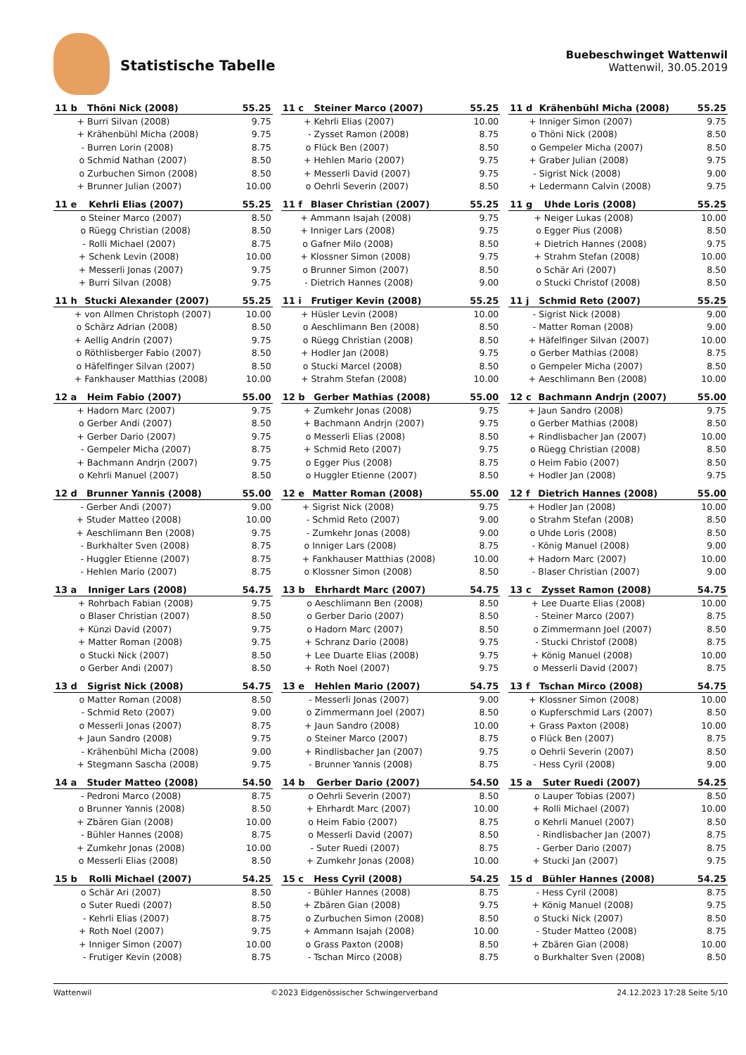Statistische Tabelle
Buebeschwinget Wattenwil
Wattenwil, 30.05.2019
| 11 b | Thöni Nick (2008) | 55.25 |
| --- | --- | --- |
| + | Burri Silvan (2008) | 9.75 |
| + | Krähenbühl Micha (2008) | 9.75 |
| - | Burren Lorin (2008) | 8.75 |
| o | Schmid Nathan (2007) | 8.50 |
| o | Zurbuchen Simon (2008) | 8.50 |
| + | Brunner Julian (2007) | 10.00 |
| 11 c | Steiner Marco (2007) | 55.25 |
| --- | --- | --- |
| + | Kehrli Elias (2007) | 10.00 |
| - | Zysset Ramon (2008) | 8.75 |
| o | Flück Ben (2007) | 8.50 |
| + | Hehlen Mario (2007) | 9.75 |
| + | Messerli David (2007) | 9.75 |
| o | Oehrli Severin (2007) | 8.50 |
| 11 d | Krähenbühl Micha (2008) | 55.25 |
| --- | --- | --- |
| + | Inniger Simon (2007) | 9.75 |
| o | Thöni Nick (2008) | 8.50 |
| o | Gempeler Micha (2007) | 8.50 |
| + | Graber Julian (2008) | 9.75 |
| - | Sigrist Nick (2008) | 9.00 |
| + | Ledermann Calvin (2008) | 9.75 |
| 11 e | Kehrli Elias (2007) | 55.25 |
| --- | --- | --- |
| o | Steiner Marco (2007) | 8.50 |
| o | Rüegg Christian (2008) | 8.50 |
| - | Rolli Michael (2007) | 8.75 |
| + | Schenk Levin (2008) | 10.00 |
| + | Messerli Jonas (2007) | 9.75 |
| + | Burri Silvan (2008) | 9.75 |
| 11 f | Blaser Christian (2007) | 55.25 |
| --- | --- | --- |
| + | Ammann Isajah (2008) | 9.75 |
| + | Inniger Lars (2008) | 9.75 |
| o | Gafner Milo (2008) | 8.50 |
| + | Klossner Simon (2008) | 9.75 |
| o | Brunner Simon (2007) | 8.50 |
| - | Dietrich Hannes (2008) | 9.00 |
| 11 g | Uhde Loris (2008) | 55.25 |
| --- | --- | --- |
| + | Neiger Lukas (2008) | 10.00 |
| o | Egger Pius (2008) | 8.50 |
| + | Dietrich Hannes (2008) | 9.75 |
| + | Strahm Stefan (2008) | 10.00 |
| o | Schär Ari (2007) | 8.50 |
| o | Stucki Christof (2008) | 8.50 |
| 11 h | Stucki Alexander (2007) | 55.25 |
| --- | --- | --- |
| + | von Allmen Christoph (2007) | 10.00 |
| o | Schärz Adrian (2008) | 8.50 |
| + | Aellig Andrin (2007) | 9.75 |
| o | Röthlisberger Fabio (2007) | 8.50 |
| o | Häfelfinger Silvan (2007) | 8.50 |
| + | Fankhauser Matthias (2008) | 10.00 |
| 11 i | Frutiger Kevin (2008) | 55.25 |
| --- | --- | --- |
| + | Hüsler Levin (2008) | 10.00 |
| o | Aeschlimann Ben (2008) | 8.50 |
| o | Rüegg Christian (2008) | 8.50 |
| + | Hodler Jan (2008) | 9.75 |
| o | Stucki Marcel (2008) | 8.50 |
| + | Strahm Stefan (2008) | 10.00 |
| 11 j | Schmid Reto (2007) | 55.25 |
| --- | --- | --- |
| - | Sigrist Nick (2008) | 9.00 |
| - | Matter Roman (2008) | 9.00 |
| + | Häfelfinger Silvan (2007) | 10.00 |
| o | Gerber Mathias (2008) | 8.75 |
| o | Gempeler Micha (2007) | 8.50 |
| + | Aeschlimann Ben (2008) | 10.00 |
| 12 a | Heim Fabio (2007) | 55.00 |
| --- | --- | --- |
| + | Hadorn Marc (2007) | 9.75 |
| o | Gerber Andi (2007) | 8.50 |
| + | Gerber Dario (2007) | 9.75 |
| - | Gempeler Micha (2007) | 8.75 |
| + | Bachmann Andrjn (2007) | 9.75 |
| o | Kehrli Manuel (2007) | 8.50 |
| 12 b | Gerber Mathias (2008) | 55.00 |
| --- | --- | --- |
| + | Zumkehr Jonas (2008) | 9.75 |
| + | Bachmann Andrjn (2007) | 9.75 |
| o | Messerli Elias (2008) | 8.50 |
| + | Schmid Reto (2007) | 9.75 |
| o | Egger Pius (2008) | 8.75 |
| o | Huggler Etienne (2007) | 8.50 |
| 12 c | Bachmann Andrjn (2007) | 55.00 |
| --- | --- | --- |
| + | Jaun Sandro (2008) | 9.75 |
| o | Gerber Mathias (2008) | 8.50 |
| + | Rindlisbacher Jan (2007) | 10.00 |
| o | Rüegg Christian (2008) | 8.50 |
| o | Heim Fabio (2007) | 8.50 |
| + | Hodler Jan (2008) | 9.75 |
| 12 d | Brunner Yannis (2008) | 55.00 |
| --- | --- | --- |
| - | Gerber Andi (2007) | 9.00 |
| + | Studer Matteo (2008) | 10.00 |
| + | Aeschlimann Ben (2008) | 9.75 |
| - | Burkhalter Sven (2008) | 8.75 |
| - | Huggler Etienne (2007) | 8.75 |
| - | Hehlen Mario (2007) | 8.75 |
| 12 e | Matter Roman (2008) | 55.00 |
| --- | --- | --- |
| + | Sigrist Nick (2008) | 9.75 |
| - | Schmid Reto (2007) | 9.00 |
| - | Zumkehr Jonas (2008) | 9.00 |
| o | Inniger Lars (2008) | 8.75 |
| + | Fankhauser Matthias (2008) | 10.00 |
| o | Klossner Simon (2008) | 8.50 |
| 12 f | Dietrich Hannes (2008) | 55.00 |
| --- | --- | --- |
| + | Hodler Jan (2008) | 10.00 |
| o | Strahm Stefan (2008) | 8.50 |
| o | Uhde Loris (2008) | 8.50 |
| - | König Manuel (2008) | 9.00 |
| + | Hadorn Marc (2007) | 10.00 |
| - | Blaser Christian (2007) | 9.00 |
| 13 a | Inniger Lars (2008) | 54.75 |
| --- | --- | --- |
| + | Rohrbach Fabian (2008) | 9.75 |
| o | Blaser Christian (2007) | 8.50 |
| + | Künzi David (2007) | 9.75 |
| + | Matter Roman (2008) | 9.75 |
| o | Stucki Nick (2007) | 8.50 |
| o | Gerber Andi (2007) | 8.50 |
| 13 b | Ehrhardt Marc (2007) | 54.75 |
| --- | --- | --- |
| o | Aeschlimann Ben (2008) | 8.50 |
| o | Gerber Dario (2007) | 8.50 |
| o | Hadorn Marc (2007) | 8.50 |
| + | Schranz Dario (2008) | 9.75 |
| + | Lee Duarte Elias (2008) | 9.75 |
| + | Roth Noel (2007) | 9.75 |
| 13 c | Zysset Ramon (2008) | 54.75 |
| --- | --- | --- |
| + | Lee Duarte Elias (2008) | 10.00 |
| - | Steiner Marco (2007) | 8.75 |
| o | Zimmermann Joel (2007) | 8.50 |
| - | Stucki Christof (2008) | 8.75 |
| + | König Manuel (2008) | 10.00 |
| o | Messerli David (2007) | 8.75 |
| 13 d | Sigrist Nick (2008) | 54.75 |
| --- | --- | --- |
| o | Matter Roman (2008) | 8.50 |
| - | Schmid Reto (2007) | 9.00 |
| o | Messerli Jonas (2007) | 8.75 |
| + | Jaun Sandro (2008) | 9.75 |
| - | Krähenbühl Micha (2008) | 9.00 |
| + | Stegmann Sascha (2008) | 9.75 |
| 13 e | Hehlen Mario (2007) | 54.75 |
| --- | --- | --- |
| - | Messerli Jonas (2007) | 9.00 |
| o | Zimmermann Joel (2007) | 8.50 |
| + | Jaun Sandro (2008) | 10.00 |
| o | Steiner Marco (2007) | 8.75 |
| + | Rindlisbacher Jan (2007) | 9.75 |
| - | Brunner Yannis (2008) | 8.75 |
| 13 f | Tschan Mirco (2008) | 54.75 |
| --- | --- | --- |
| + | Klossner Simon (2008) | 10.00 |
| o | Kupferschmid Lars (2007) | 8.50 |
| + | Grass Paxton (2008) | 10.00 |
| o | Flück Ben (2007) | 8.75 |
| o | Oehrli Severin (2007) | 8.50 |
| - | Hess Cyril (2008) | 9.00 |
| 14 a | Studer Matteo (2008) | 54.50 |
| --- | --- | --- |
| - | Pedroni Marco (2008) | 8.75 |
| o | Brunner Yannis (2008) | 8.50 |
| + | Zbären Gian (2008) | 10.00 |
| - | Bühler Hannes (2008) | 8.75 |
| + | Zumkehr Jonas (2008) | 10.00 |
| o | Messerli Elias (2008) | 8.50 |
| 14 b | Gerber Dario (2007) | 54.50 |
| --- | --- | --- |
| o | Oehrli Severin (2007) | 8.50 |
| + | Ehrhardt Marc (2007) | 10.00 |
| o | Heim Fabio (2007) | 8.75 |
| o | Messerli David (2007) | 8.50 |
| - | Suter Ruedi (2007) | 8.75 |
| + | Zumkehr Jonas (2008) | 10.00 |
| 15 a | Suter Ruedi (2007) | 54.25 |
| --- | --- | --- |
| o | Lauper Tobias (2007) | 8.50 |
| + | Rolli Michael (2007) | 10.00 |
| o | Kehrli Manuel (2007) | 8.50 |
| - | Rindlisbacher Jan (2007) | 8.75 |
| - | Gerber Dario (2007) | 8.75 |
| + | Stucki Jan (2007) | 9.75 |
| 15 b | Rolli Michael (2007) | 54.25 |
| --- | --- | --- |
| o | Schär Ari (2007) | 8.50 |
| o | Suter Ruedi (2007) | 8.50 |
| - | Kehrli Elias (2007) | 8.75 |
| + | Roth Noel (2007) | 9.75 |
| + | Inniger Simon (2007) | 10.00 |
| - | Frutiger Kevin (2008) | 8.75 |
| 15 c | Hess Cyril (2008) | 54.25 |
| --- | --- | --- |
| - | Bühler Hannes (2008) | 8.75 |
| + | Zbären Gian (2008) | 9.75 |
| o | Zurbuchen Simon (2008) | 8.50 |
| + | Ammann Isajah (2008) | 10.00 |
| o | Grass Paxton (2008) | 8.50 |
| - | Tschan Mirco (2008) | 8.75 |
| 15 d | Bühler Hannes (2008) | 54.25 |
| --- | --- | --- |
| - | Hess Cyril (2008) | 8.75 |
| + | König Manuel (2008) | 9.75 |
| o | Stucki Nick (2007) | 8.50 |
| - | Studer Matteo (2008) | 8.75 |
| + | Zbären Gian (2008) | 10.00 |
| o | Burkhalter Sven (2008) | 8.50 |
Wattenwil ©2023 Eidgenössischer Schwingerverband 24.12.2023 17:28 Seite 5/10